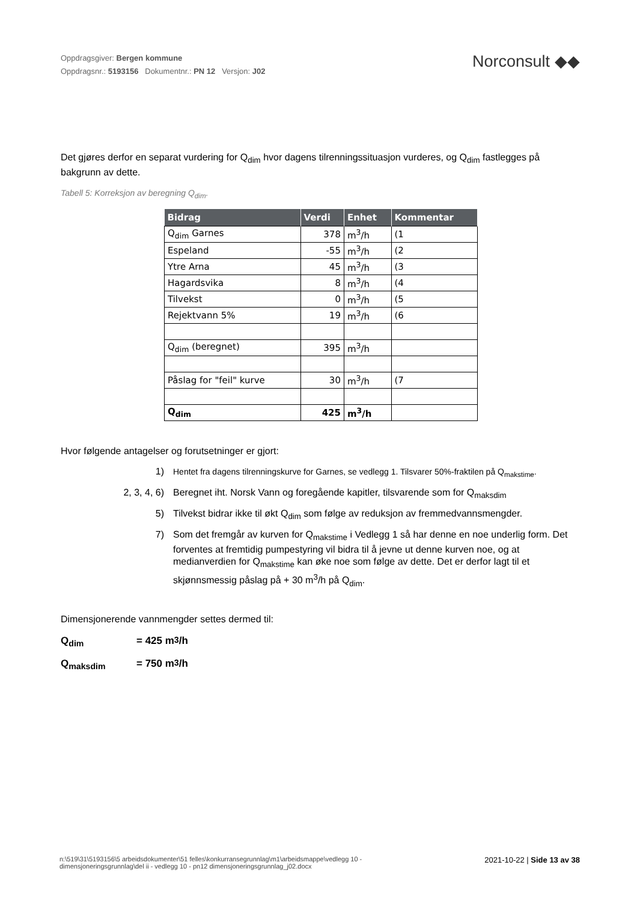Oppdragsgiver: Bergen kommune
Oppdragsnr.: 5193156 Dokumentnr.: PN 12 Versjon: J02
Norconsult ◆◆
Det gjøres derfor en separat vurdering for Q<sub>dim</sub> hvor dagens tilrenningssituasjon vurderes, og Q<sub>dim</sub> fastlegges på bakgrunn av dette.
Tabell 5: Korreksjon av beregning Q<sub>dim</sub>.
| Bidrag | Verdi | Enhet | Kommentar |
| --- | --- | --- | --- |
| Q<sub>dim</sub> Garnes | 378 | m<sup>3</sup>/h | (1 |
| Espeland | -55 | m<sup>3</sup>/h | (2 |
| Ytre Arna | 45 | m<sup>3</sup>/h | (3 |
| Hagardsvika | 8 | m<sup>3</sup>/h | (4 |
| Tilvekst | 0 | m<sup>3</sup>/h | (5 |
| Rejektvann 5% | 19 | m<sup>3</sup>/h | (6 |
| Q<sub>dim</sub> (beregnet) | 395 | m<sup>3</sup>/h | |
| Påslag for "feil" kurve | 30 | m<sup>3</sup>/h | (7 |
| Q<sub>dim</sub> | 425 | m<sup>3</sup>/h | |
Hvor følgende antagelser og forutsetninger er gjort:
1) Hentet fra dagens tilrenningskurve for Garnes, se vedlegg 1. Tilsvarer 50%-fraktilen på Q<sub>makstime</sub>.
2, 3, 4, 6) Beregnet iht. Norsk Vann og foregående kapitler, tilsvarende som for Q<sub>maksdim</sub>
5) Tilvekst bidrar ikke til økt Q<sub>dim</sub> som følge av reduksjon av fremmedvannsmengder.
7) Som det fremgår av kurven for Q<sub>makstime</sub> i Vedlegg 1 så har denne en noe underlig form. Det forventes at fremtidig pumpestyring vil bidra til å jevne ut denne kurven noe, og at medianverdien for Q<sub>makstime</sub> kan øke noe som følge av dette. Det er derfor lagt til et skjønnsmessig påslag på + 30 m<sup>3</sup>/h på Q<sub>dim</sub>.
Dimensjonerende vannmengder settes dermed til:
Q<sub>dim</sub> = 425 m<sup>3</sup>/h
Q<sub>maksdim</sub> = 750 m<sup>3</sup>/h
n:\519\31\5193156\5 arbeidsdokumenter\51 felles\konkurransegrunnlag\m1\arbeidsmappe\vedlegg 10 - dimensjoneringsgrunnlag\del ii - vedlegg 10 - pn12 dimensjoneringsgrunnlag_j02.docx
2021-10-22 | Side 13 av 38